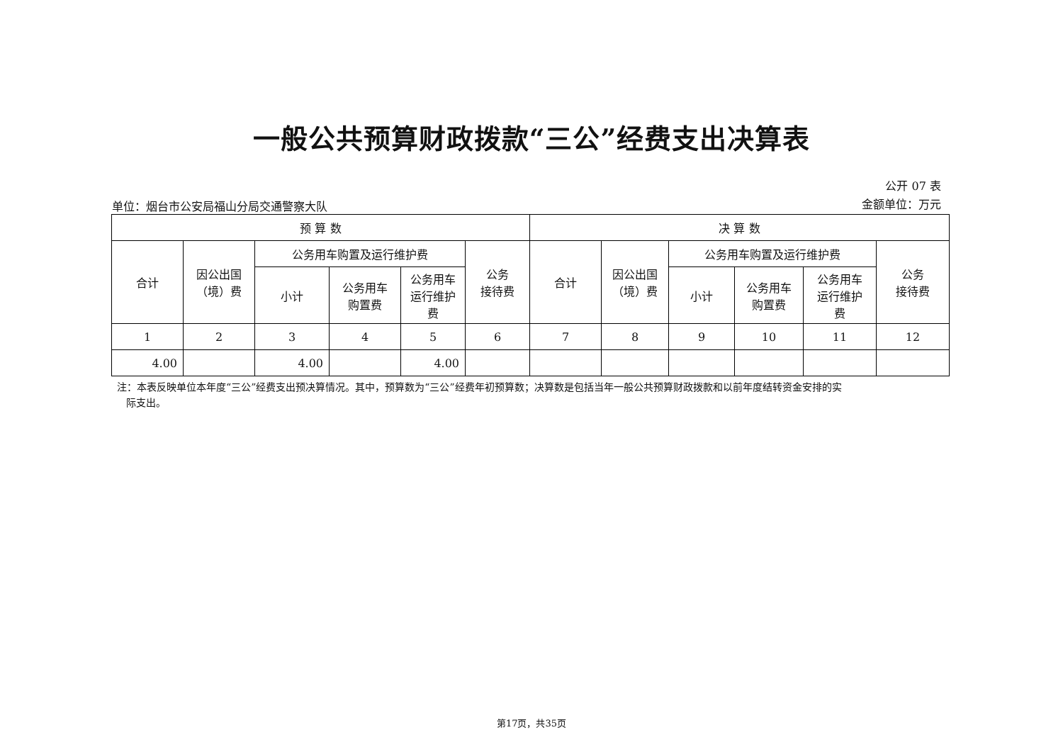一般公共预算财政拨款“三公”经费支出决算表
单位：烟台市公安局福山分局交通警察大队
公开 07 表
金额单位：万元
| 预 算 数 | | | | | | 决 算 数 | | | | | |
| --- | --- | --- | --- | --- | --- | --- | --- | --- | --- | --- | --- |
| 合计 | 因公出国 （境）费 | 公务用车购置及运行维护费 | | | 公务 接待费 | 合计 | 因公出国 （境）费 | 公务用车购置及运行维护费 | | | 公务 接待费 |
| | | 小计 | 公务用车 购置费 | 公务用车 运行维护 费 | | | | 小计 | 公务用车 购置费 | 公务用车 运行维护 费 | |
| 1 | 2 | 3 | 4 | 5 | 6 | 7 | 8 | 9 | 10 | 11 | 12 |
| 4.00 | | 4.00 | | 4.00 | | | | | | | |
注：本表反映单位本年度“三公”经费支出预决算情况。其中，预算数为“三公”经费年初预算数；决算数是包括当年一般公共预算财政拨款和以前年度结转资金安排的实
际支出。
第17页，共35页